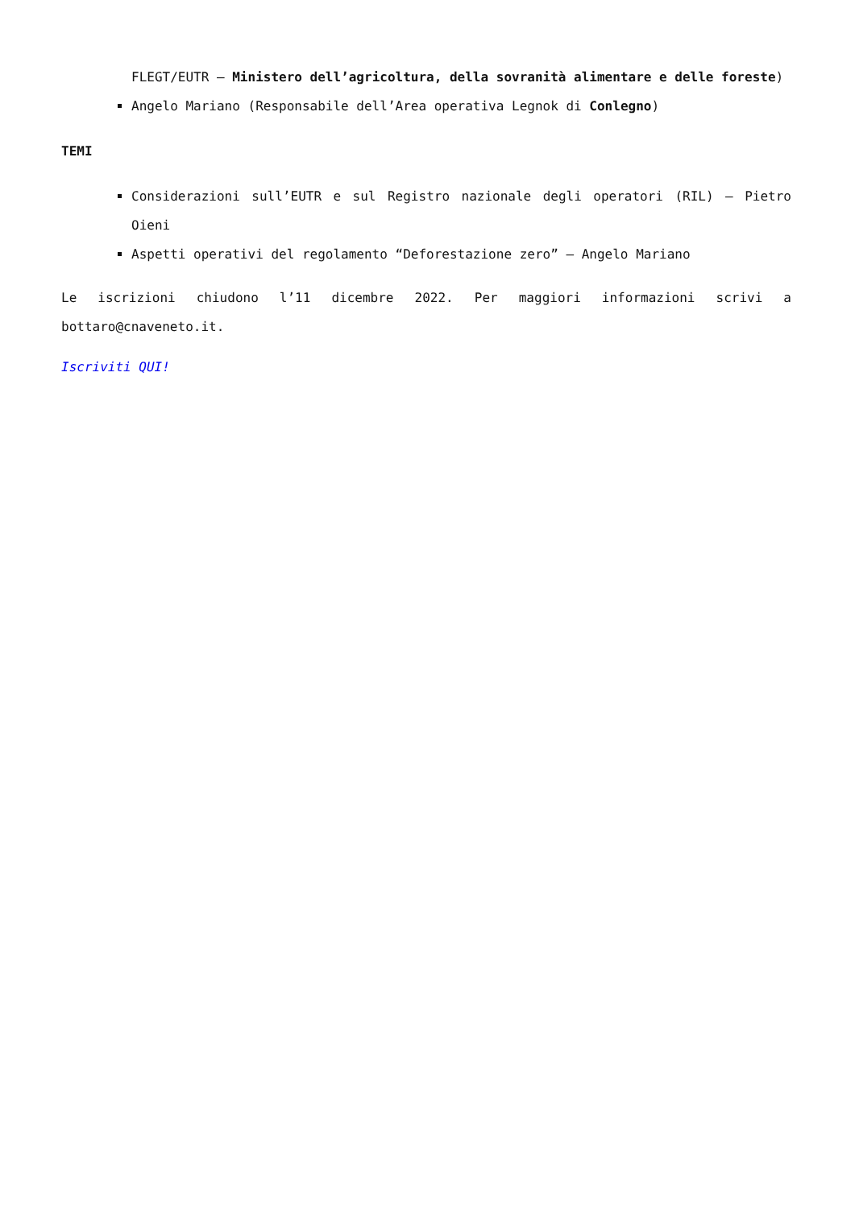FLEGT/EUTR – Ministero dell’agricoltura, della sovranità alimentare e delle foreste)
Angelo Mariano (Responsabile dell’Area operativa Legnok di Conlegno)
TEMI
Considerazioni sull’EUTR e sul Registro nazionale degli operatori (RIL) – Pietro Oieni
Aspetti operativi del regolamento “Deforestazione zero” – Angelo Mariano
Le iscrizioni chiudono l’11 dicembre 2022. Per maggiori informazioni scrivi a bottaro@cnaveneto.it.
Iscriviti QUI!